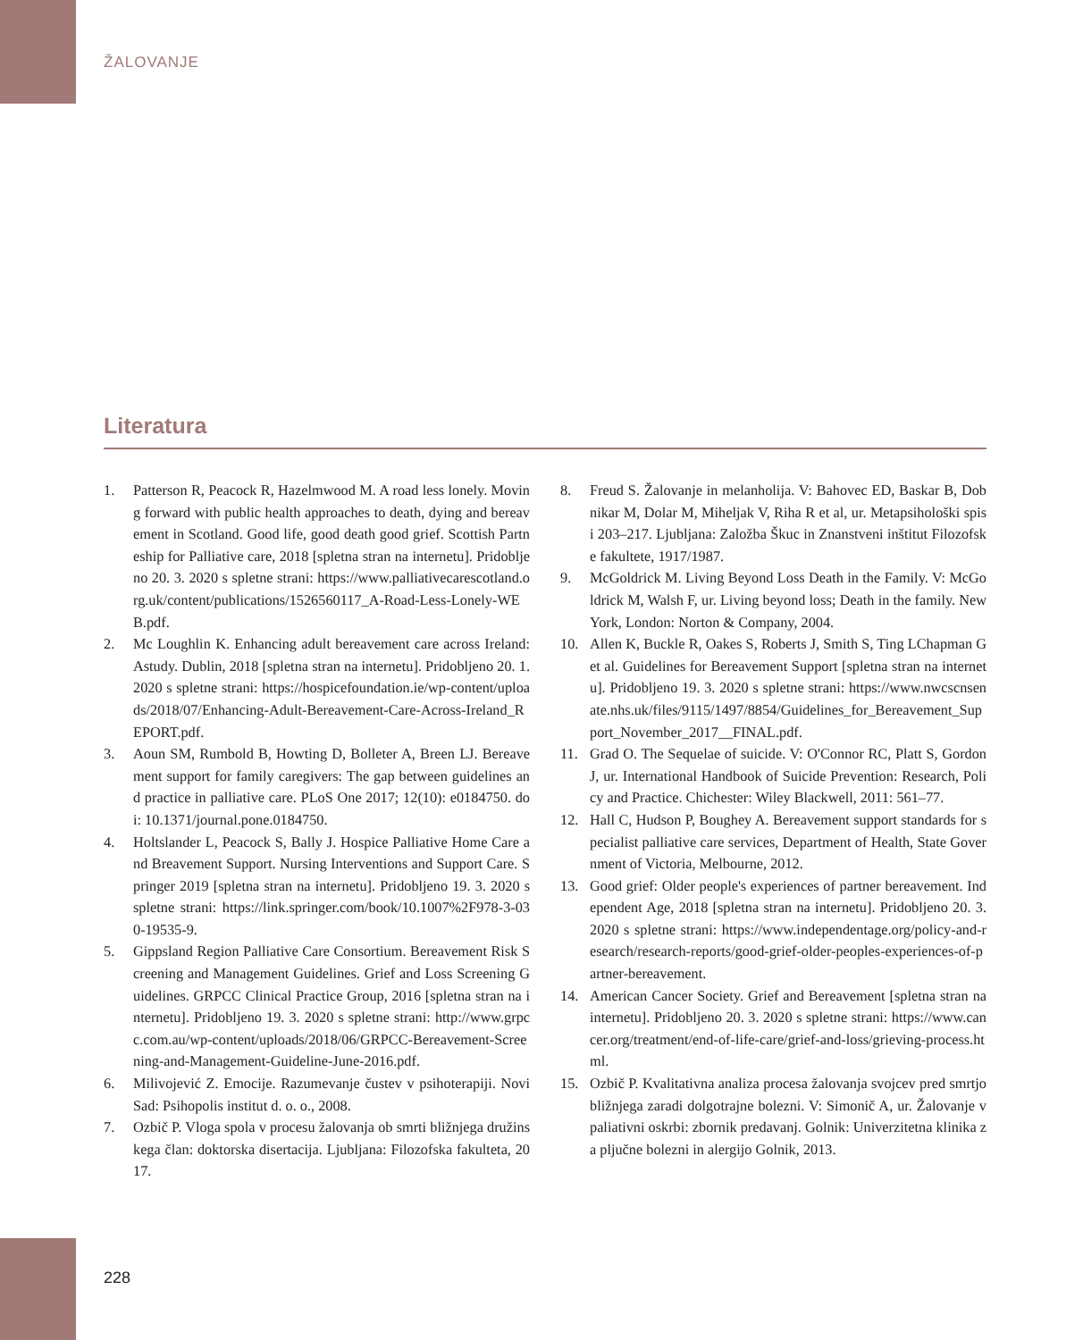ŽALOVANJE
Literatura
1. Patterson R, Peacock R, Hazelmwood M. A road less lonely. Moving forward with public health approaches to death, dying and bereavement in Scotland. Good life, good death good grief. Scottish Partneship for Palliative care, 2018 [spletna stran na internetu]. Pridobljeno 20. 3. 2020 s spletne strani: https://www.palliativecarescotland.org.uk/content/publications/1526560117_A-Road-Less-Lonely-WEB.pdf.
2. Mc Loughlin K. Enhancing adult bereavement care across Ireland: Astudy. Dublin, 2018 [spletna stran na internetu]. Pridobljeno 20. 1. 2020 s spletne strani: https://hospicefoundation.ie/wp-content/uploads/2018/07/Enhancing-Adult-Bereavement-Care-Across-Ireland_REPORT.pdf.
3. Aoun SM, Rumbold B, Howting D, Bolleter A, Breen LJ. Bereavement support for family caregivers: The gap between guidelines and practice in palliative care. PLoS One 2017; 12(10): e0184750. doi: 10.1371/journal.pone.0184750.
4. Holtslander L, Peacock S, Bally J. Hospice Palliative Home Care and Breavement Support. Nursing Interventions and Support Care. Springer 2019 [spletna stran na internetu]. Pridobljeno 19. 3. 2020 s spletne strani: https://link.springer.com/book/10.1007%2F978-3-030-19535-9.
5. Gippsland Region Palliative Care Consortium. Bereavement Risk Screening and Management Guidelines. Grief and Loss Screening Guidelines. GRPCC Clinical Practice Group, 2016 [spletna stran na internetu]. Pridobljeno 19. 3. 2020 s spletne strani: http://www.grpcc.com.au/wp-content/uploads/2018/06/GRPCC-Bereavement-Screening-and-Management-Guideline-June-2016.pdf.
6. Milivojević Z. Emocije. Razumevanje čustev v psihoterapiji. Novi Sad: Psihopolis institut d. o. o., 2008.
7. Ozbič P. Vloga spola v procesu žalovanja ob smrti bližnjega družinskega član: doktorska disertacija. Ljubljana: Filozofska fakulteta, 2017.
8. Freud S. Žalovanje in melanholija. V: Bahovec ED, Baskar B, Dobnikar M, Dolar M, Miheljak V, Riha R et al, ur. Metapsihološki spisi 203–217. Ljubljana: Založba Škuc in Znanstveni inštitut Filozofske fakultete, 1917/1987.
9. McGoldrick M. Living Beyond Loss Death in the Family. V: McGoldrick M, Walsh F, ur. Living beyond loss; Death in the family. New York, London: Norton & Company, 2004.
10. Allen K, Buckle R, Oakes S, Roberts J, Smith S, Ting LChapman G et al. Guidelines for Bereavement Support [spletna stran na internetu]. Pridobljeno 19. 3. 2020 s spletne strani: https://www.nwcscnsenate.nhs.uk/files/9115/1497/8854/Guidelines_for_Bereavement_Support_November_2017__FINAL.pdf.
11. Grad O. The Sequelae of suicide. V: O'Connor RC, Platt S, Gordon J, ur. International Handbook of Suicide Prevention: Research, Policy and Practice. Chichester: Wiley Blackwell, 2011: 561–77.
12. Hall C, Hudson P, Boughey A. Bereavement support standards for specialist palliative care services, Department of Health, State Government of Victoria, Melbourne, 2012.
13. Good grief: Older people's experiences of partner bereavement. Independent Age, 2018 [spletna stran na internetu]. Pridobljeno 20. 3. 2020 s spletne strani: https://www.independentage.org/policy-and-research/research-reports/good-grief-older-peoples-experiences-of-partner-bereavement.
14. American Cancer Society. Grief and Bereavement [spletna stran na internetu]. Pridobljeno 20. 3. 2020 s spletne strani: https://www.cancer.org/treatment/end-of-life-care/grief-and-loss/grieving-process.html.
15. Ozbič P. Kvalitativna analiza procesa žalovanja svojcev pred smrtjo bližnjega zaradi dolgotrajne bolezni. V: Simonič A, ur. Žalovanje v paliativni oskrbi: zbornik predavanj. Golnik: Univerzitetna klinika za pljučne bolezni in alergijo Golnik, 2013.
228